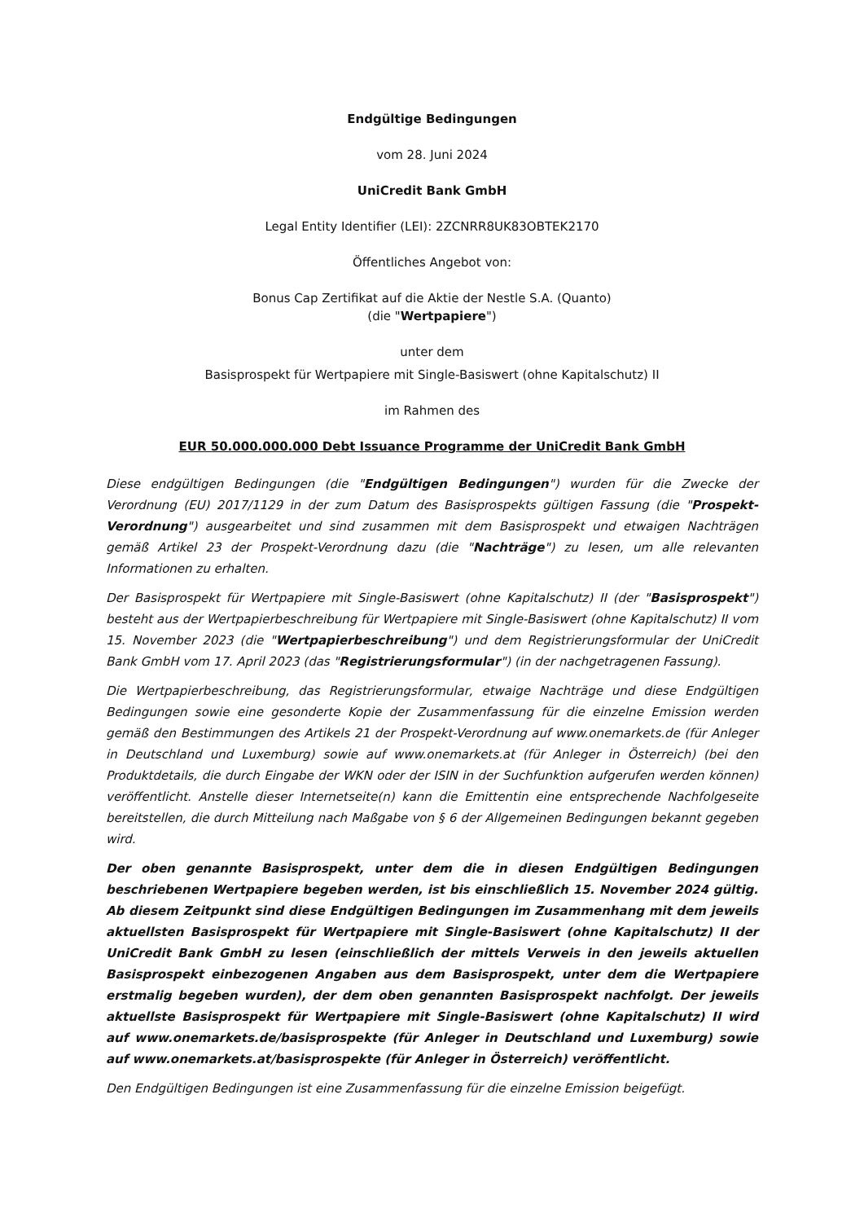Endgültige Bedingungen
vom 28. Juni 2024
UniCredit Bank GmbH
Legal Entity Identifier (LEI): 2ZCNRR8UK83OBTEK2170
Öffentliches Angebot von:
Bonus Cap Zertifikat auf die Aktie der Nestle S.A. (Quanto)
(die "Wertpapiere")
unter dem
Basisprospekt für Wertpapiere mit Single-Basiswert (ohne Kapitalschutz) II
im Rahmen des
EUR 50.000.000.000 Debt Issuance Programme der UniCredit Bank GmbH
Diese endgültigen Bedingungen (die "Endgültigen Bedingungen") wurden für die Zwecke der Verordnung (EU) 2017/1129 in der zum Datum des Basisprospekts gültigen Fassung (die "Prospekt-Verordnung") ausgearbeitet und sind zusammen mit dem Basisprospekt und etwaigen Nachträgen gemäß Artikel 23 der Prospekt-Verordnung dazu (die "Nachträge") zu lesen, um alle relevanten Informationen zu erhalten.
Der Basisprospekt für Wertpapiere mit Single-Basiswert (ohne Kapitalschutz) II (der "Basisprospekt") besteht aus der Wertpapierbeschreibung für Wertpapiere mit Single-Basiswert (ohne Kapitalschutz) II vom 15. November 2023 (die "Wertpapierbeschreibung") und dem Registrierungsformular der UniCredit Bank GmbH vom 17. April 2023 (das "Registrierungsformular") (in der nachgetragenen Fassung).
Die Wertpapierbeschreibung, das Registrierungsformular, etwaige Nachträge und diese Endgültigen Bedingungen sowie eine gesonderte Kopie der Zusammenfassung für die einzelne Emission werden gemäß den Bestimmungen des Artikels 21 der Prospekt-Verordnung auf www.onemarkets.de (für Anleger in Deutschland und Luxemburg) sowie auf www.onemarkets.at (für Anleger in Österreich) (bei den Produktdetails, die durch Eingabe der WKN oder der ISIN in der Suchfunktion aufgerufen werden können) veröffentlicht. Anstelle dieser Internetseite(n) kann die Emittentin eine entsprechende Nachfolgeseite bereitstellen, die durch Mitteilung nach Maßgabe von § 6 der Allgemeinen Bedingungen bekannt gegeben wird.
Der oben genannte Basisprospekt, unter dem die in diesen Endgültigen Bedingungen beschriebenen Wertpapiere begeben werden, ist bis einschließlich 15. November 2024 gültig. Ab diesem Zeitpunkt sind diese Endgültigen Bedingungen im Zusammenhang mit dem jeweils aktuellsten Basisprospekt für Wertpapiere mit Single-Basiswert (ohne Kapitalschutz) II der UniCredit Bank GmbH zu lesen (einschließlich der mittels Verweis in den jeweils aktuellen Basisprospekt einbezogenen Angaben aus dem Basisprospekt, unter dem die Wertpapiere erstmalig begeben wurden), der dem oben genannten Basisprospekt nachfolgt. Der jeweils aktuellste Basisprospekt für Wertpapiere mit Single-Basiswert (ohne Kapitalschutz) II wird auf www.onemarkets.de/basisprospekte (für Anleger in Deutschland und Luxemburg) sowie auf www.onemarkets.at/basisprospekte (für Anleger in Österreich) veröffentlicht.
Den Endgültigen Bedingungen ist eine Zusammenfassung für die einzelne Emission beigefügt.